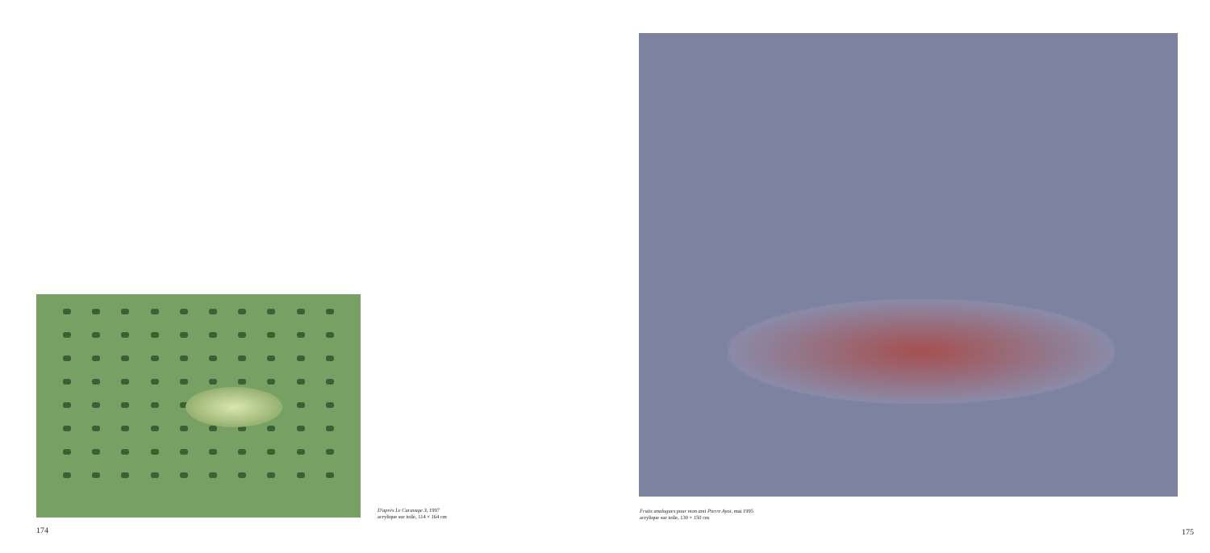D'après Le Caravage 3, 1997
acrylique sur toile, 114 × 164 cm
174
Fruits analogues pour mon ami Pierre Ayot, mai 1995
acrylique sur toile, 130 × 150 cm
175